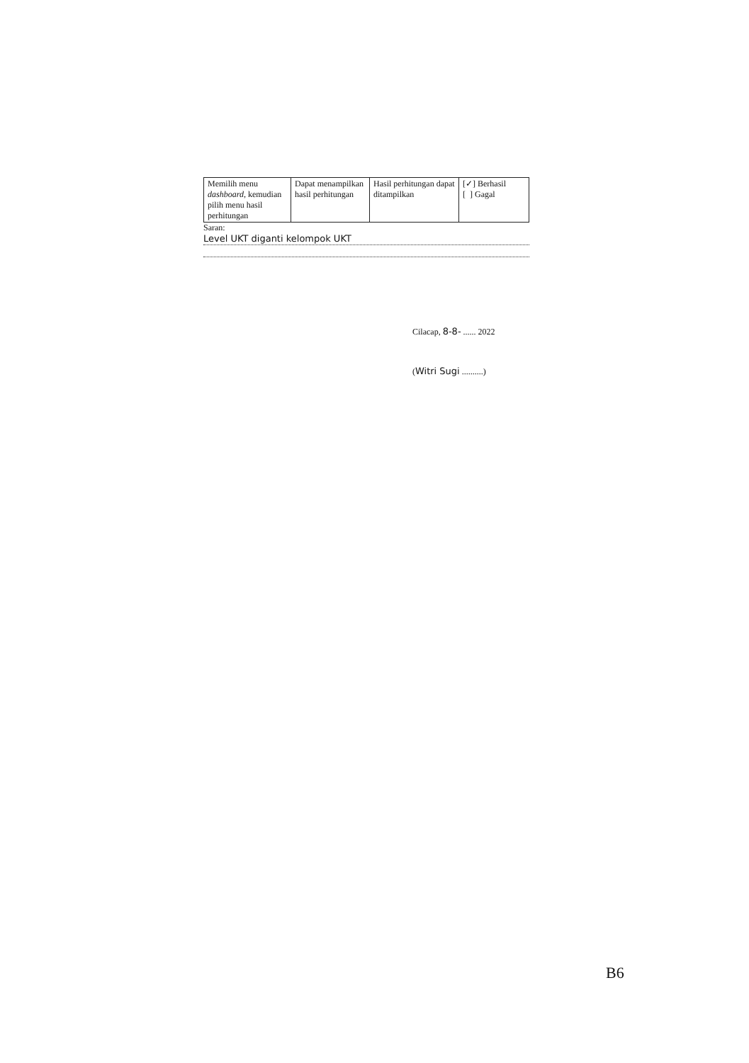| Memilih menu dashboard , kemudian pilih menu hasil perhitungan | Dapat menampilkan hasil perhitungan | Hasil perhitungan dapat ditampilkan | [✓] Berhasil [ ] Gagal |
Saran:
Level UKT diganti kelompok UKT
Cilacap, 8-8- ...... 2022
(Witri Sugi ..........)
B6